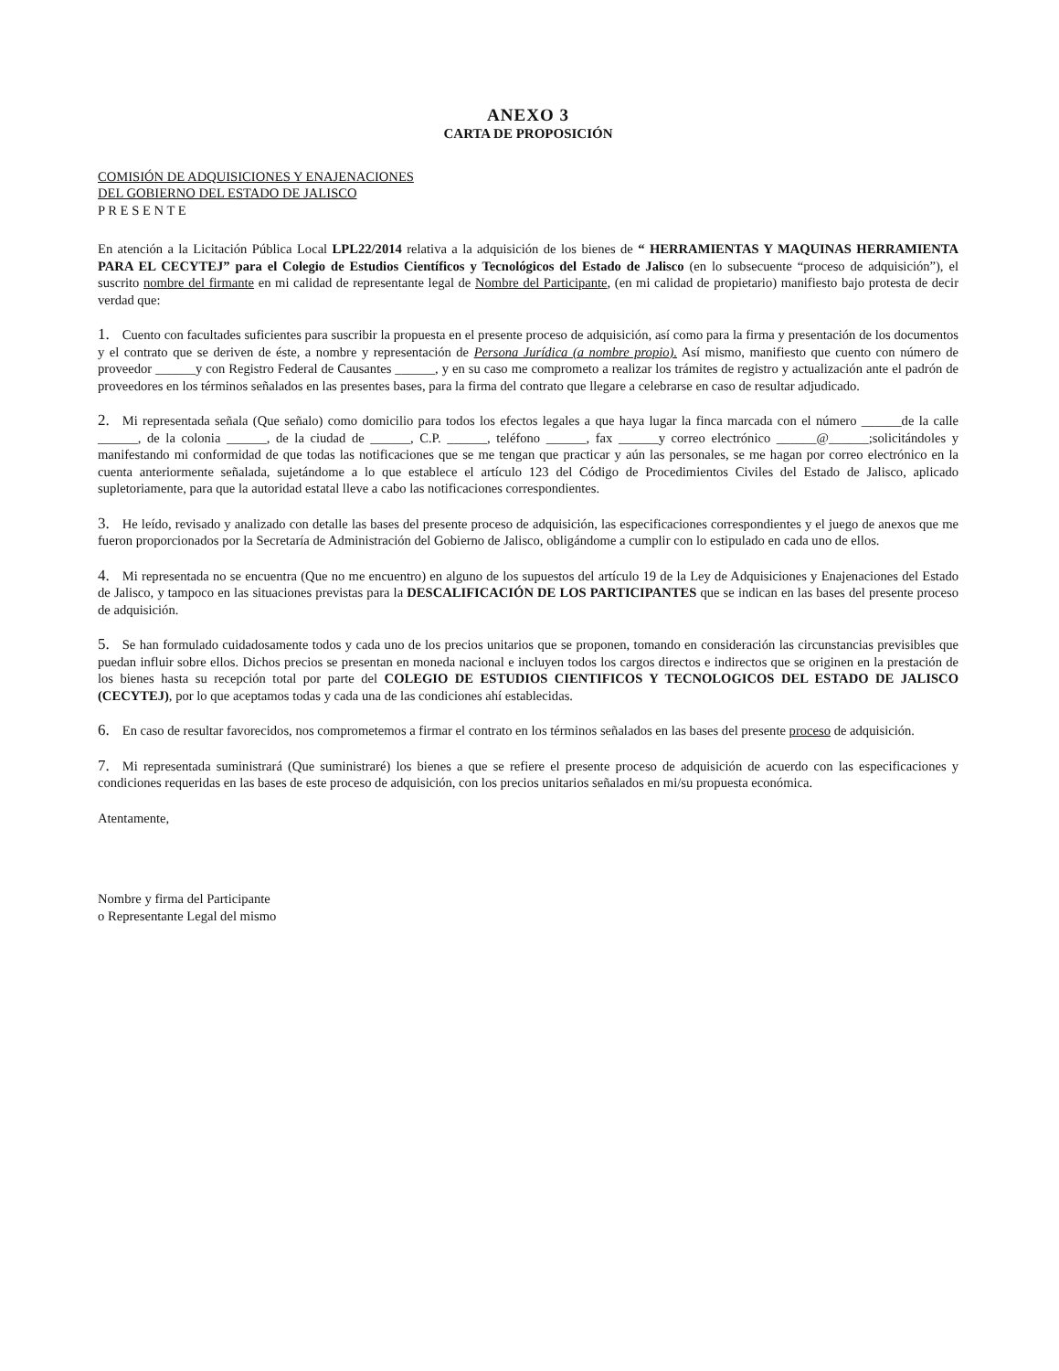ANEXO 3
CARTA DE PROPOSICIÓN
COMISIÓN DE ADQUISICIONES Y ENAJENACIONES
DEL GOBIERNO DEL ESTADO DE JALISCO
P R E S E N T E
En atención a la Licitación Pública Local LPL22/2014 relativa a la adquisición de los bienes de “ HERRAMIENTAS Y MAQUINAS HERRAMIENTA PARA EL CECYTEJ” para el Colegio de Estudios Científicos y Tecnológicos del Estado de Jalisco (en lo subsecuente “proceso de adquisición”), el suscrito nombre del firmante en mi calidad de representante legal de Nombre del Participante, (en mi calidad de propietario) manifiesto bajo protesta de decir verdad que:
1. Cuento con facultades suficientes para suscribir la propuesta en el presente proceso de adquisición, así como para la firma y presentación de los documentos y el contrato que se deriven de éste, a nombre y representación de Persona Jurídica (a nombre propio). Así mismo, manifiesto que cuento con número de proveedor ______y con Registro Federal de Causantes ______, y en su caso me comprometo a realizar los trámites de registro y actualización ante el padrón de proveedores en los términos señalados en las presentes bases, para la firma del contrato que llegare a celebrarse en caso de resultar adjudicado.
2. Mi representada señala (Que señalo) como domicilio para todos los efectos legales a que haya lugar la finca marcada con el número ______de la calle ______, de la colonia ______, de la ciudad de ______, C.P. ______, teléfono ______, fax ______y correo electrónico ______@______;solicitándoles y manifestando mi conformidad de que todas las notificaciones que se me tengan que practicar y aún las personales, se me hagan por correo electrónico en la cuenta anteriormente señalada, sujetándome a lo que establece el artículo 123 del Código de Procedimientos Civiles del Estado de Jalisco, aplicado supletoriamente, para que la autoridad estatal lleve a cabo las notificaciones correspondientes.
3. He leído, revisado y analizado con detalle las bases del presente proceso de adquisición, las especificaciones correspondientes y el juego de anexos que me fueron proporcionados por la Secretaría de Administración del Gobierno de Jalisco, obligándome a cumplir con lo estipulado en cada uno de ellos.
4. Mi representada no se encuentra (Que no me encuentro) en alguno de los supuestos del artículo 19 de la Ley de Adquisiciones y Enajenaciones del Estado de Jalisco, y tampoco en las situaciones previstas para la DESCALIFICACIÓN DE LOS PARTICIPANTES que se indican en las bases del presente proceso de adquisición.
5. Se han formulado cuidadosamente todos y cada uno de los precios unitarios que se proponen, tomando en consideración las circunstancias previsibles que puedan influir sobre ellos. Dichos precios se presentan en moneda nacional e incluyen todos los cargos directos e indirectos que se originen en la prestación de los bienes hasta su recepción total por parte del COLEGIO DE ESTUDIOS CIENTIFICOS Y TECNOLOGICOS DEL ESTADO DE JALISCO (CECYTEJ), por lo que aceptamos todas y cada una de las condiciones ahí establecidas.
6. En caso de resultar favorecidos, nos comprometemos a firmar el contrato en los términos señalados en las bases del presente proceso de adquisición.
7. Mi representada suministrará (Que suministraré) los bienes a que se refiere el presente proceso de adquisición de acuerdo con las especificaciones y condiciones requeridas en las bases de este proceso de adquisición, con los precios unitarios señalados en mi/su propuesta económica.
Atentamente,
Nombre y firma del Participante
o Representante Legal del mismo